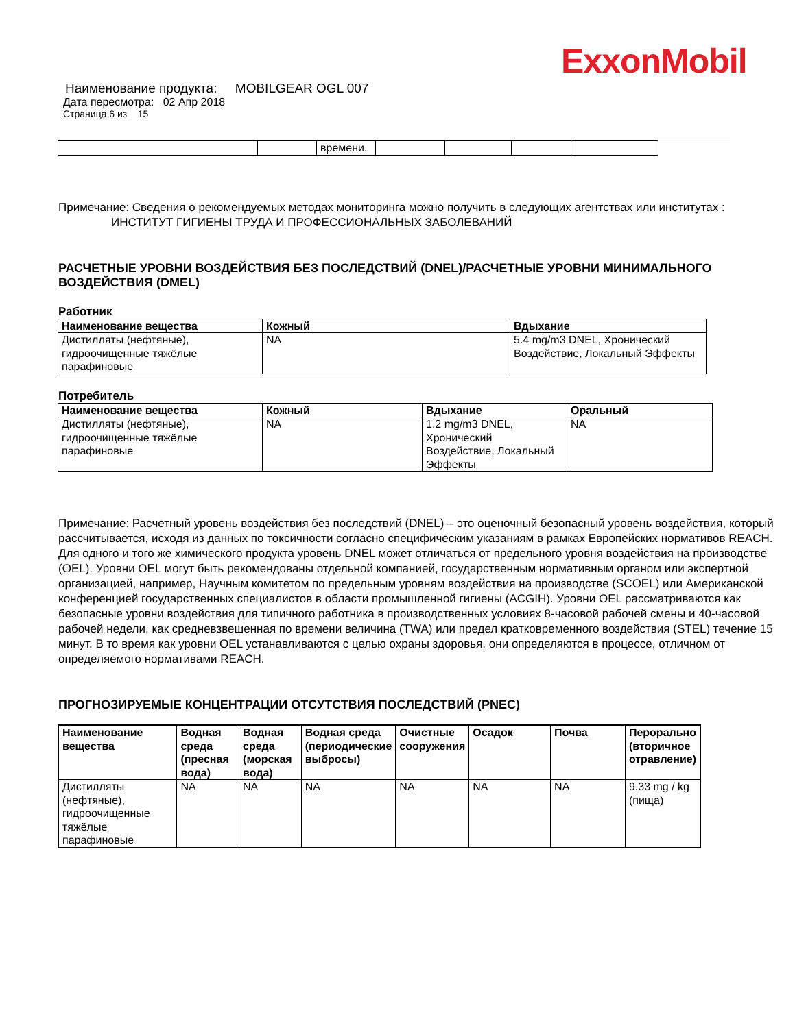ExxonMobil
Наименование продукта: MOBILGEAR OGL 007
Дата пересмотра: 02 Апр 2018
Страница 6 из 15
| | | времени. | | | | |
Примечание: Сведения о рекомендуемых методах мониторинга можно получить в следующих агентствах или институтах :
ИНСТИТУТ ГИГИЕНЫ ТРУДА И ПРОФЕССИОНАЛЬНЫХ ЗАБОЛЕВАНИЙ
РАСЧЕТНЫЕ УРОВНИ ВОЗДЕЙСТВИЯ БЕЗ ПОСЛЕДСТВИЙ (DNEL)/РАСЧЕТНЫЕ УРОВНИ МИНИМАЛЬНОГО ВОЗДЕЙСТВИЯ (DMEL)
Работник
| Наименование вещества | Кожный | Вдыхание |
| --- | --- | --- |
| Дистилляты (нефтяные), гидроочищенные тяжёлые парафиновые | NA | 5.4 mg/m3 DNEL, Хронический Воздействие, Локальный Эффекты |
Потребитель
| Наименование вещества | Кожный | Вдыхание | Оральный |
| --- | --- | --- | --- |
| Дистилляты (нефтяные), гидроочищенные тяжёлые парафиновые | NA | 1.2 mg/m3 DNEL, Хронический Воздействие, Локальный Эффекты | NA |
Примечание: Расчетный уровень воздействия без последствий (DNEL) – это оценочный безопасный уровень воздействия, который рассчитывается, исходя из данных по токсичности согласно специфическим указаниям в рамках Европейских нормативов REACH. Для одного и того же химического продукта уровень DNEL может отличаться от предельного уровня воздействия на производстве (OEL). Уровни OEL могут быть рекомендованы отдельной компанией, государственным нормативным органом или экспертной организацией, например, Научным комитетом по предельным уровням воздействия на производстве (SCOEL) или Американской конференцией государственных специалистов в области промышленной гигиены (ACGIH). Уровни OEL рассматриваются как безопасные уровни воздействия для типичного работника в производственных условиях 8-часовой рабочей смены и 40-часовой рабочей недели, как средневзвешенная по времени величина (TWA) или предел кратковременного воздействия (STEL) течение 15 минут. В то время как уровни OEL устанавливаются с целью охраны здоровья, они определяются в процессе, отличном от определяемого нормативами REACH.
ПРОГНОЗИРУЕМЫЕ КОНЦЕНТРАЦИИ ОТСУТСТВИЯ ПОСЛЕДСТВИЙ (PNEC)
| Наименование вещества | Водная среда (пресная вода) | Водная среда (морская вода) | Водная среда (периодические выбросы) | Очистные сооружения | Осадок | Почва | Перорально (вторичное отравление) |
| --- | --- | --- | --- | --- | --- | --- | --- |
| Дистилляты (нефтяные), гидроочищенные тяжёлые парафиновые | NA | NA | NA | NA | NA | NA | 9.33 mg / kg (пища) |